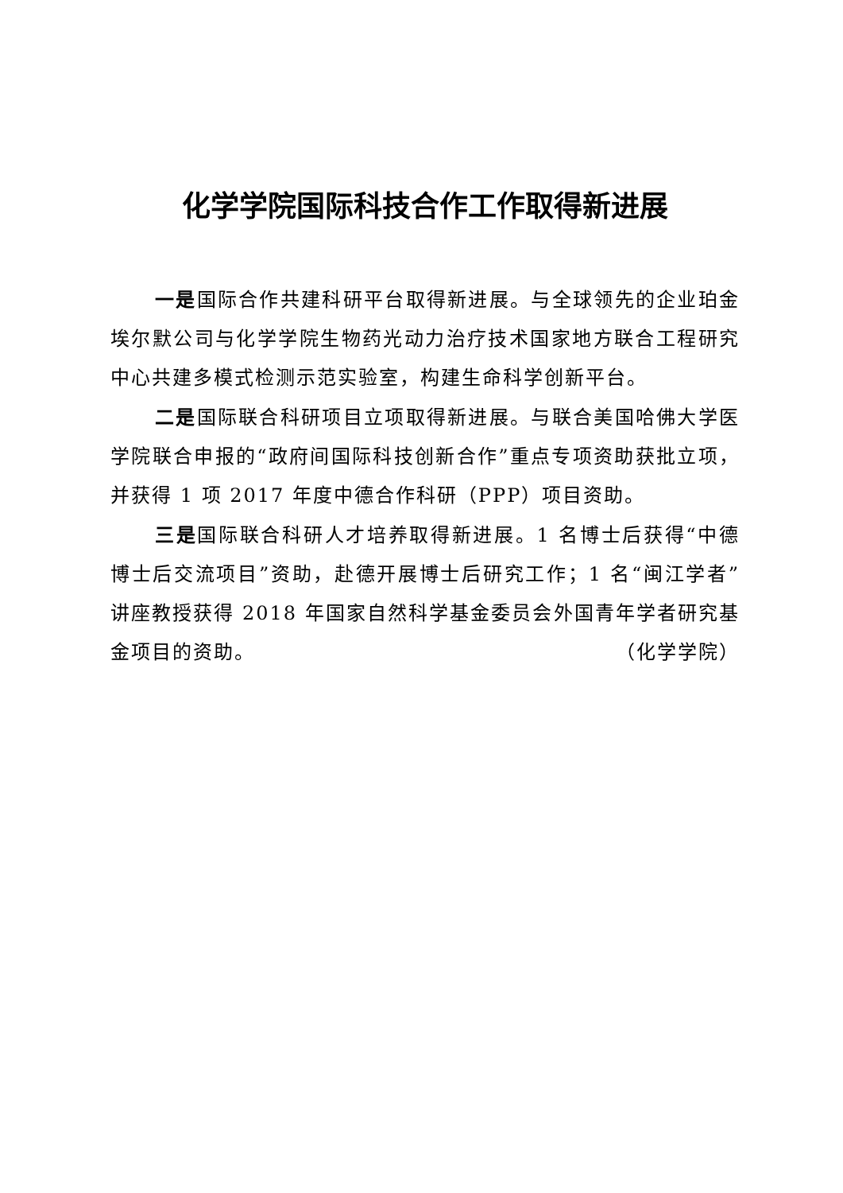化学学院国际科技合作工作取得新进展
一是国际合作共建科研平台取得新进展。与全球领先的企业珀金埃尔默公司与化学学院生物药光动力治疗技术国家地方联合工程研究中心共建多模式检测示范实验室，构建生命科学创新平台。
二是国际联合科研项目立项取得新进展。与联合美国哈佛大学医学院联合申报的“政府间国际科技创新合作”重点专项资助获批立项，并获得 1 项 2017 年度中德合作科研（PPP）项目资助。
三是国际联合科研人才培养取得新进展。1 名博士后获得“中德博士后交流项目”资助，赴德开展博士后研究工作；1 名“闽江学者”讲座教授获得 2018 年国家自然科学基金委员会外国青年学者研究基金项目的资助。 （化学学院）